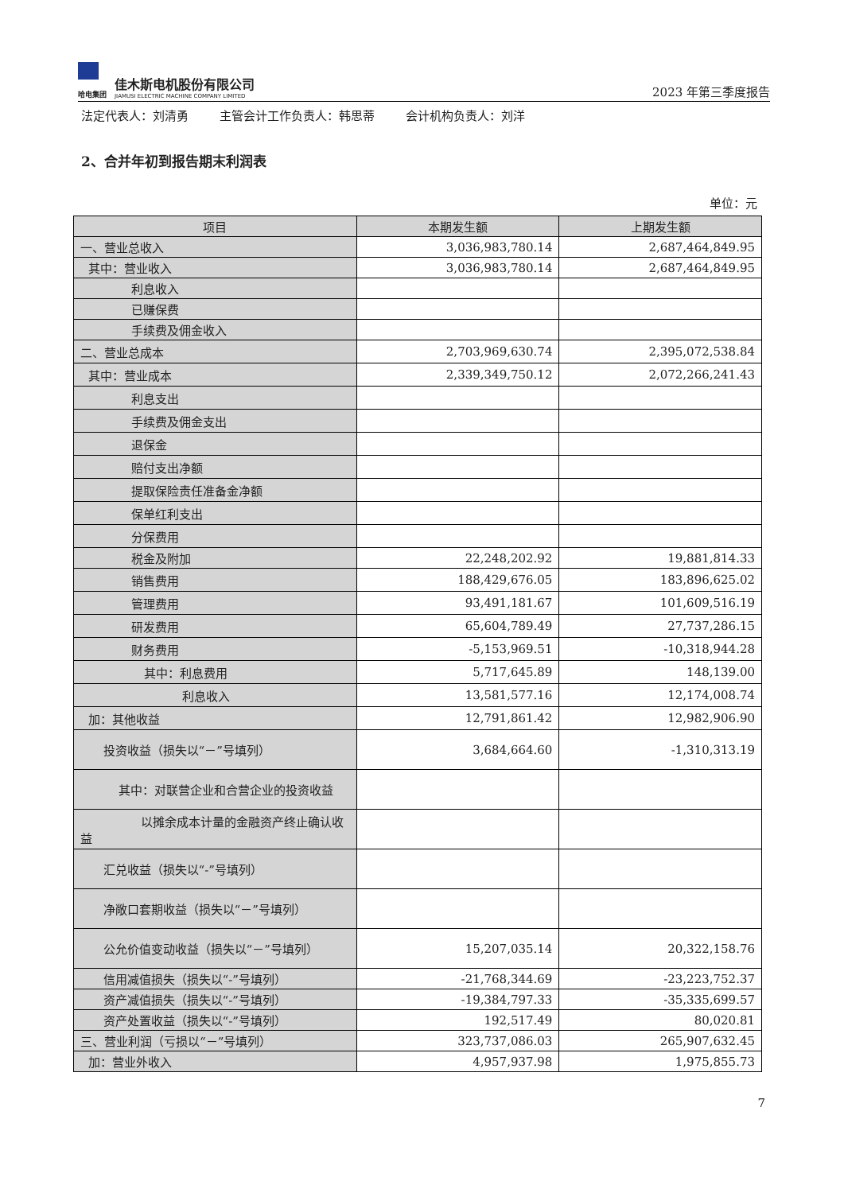哈电集团
佳木斯电机股份有限公司
JIAMUSI ELECTRIC MACHINE COMPANY LIMITED
2023 年第三季度报告
法定代表人：刘清勇 主管会计工作负责人：韩思蒂 会计机构负责人：刘洋
2、合并年初到报告期末利润表
单位：元
| 项目 | 本期发生额 | 上期发生额 |
| --- | --- | --- |
| 一、营业总收入 | 3,036,983,780.14 | 2,687,464,849.95 |
| 其中：营业收入 | 3,036,983,780.14 | 2,687,464,849.95 |
| 利息收入 | | |
| 已赚保费 | | |
| 手续费及佣金收入 | | |
| 二、营业总成本 | 2,703,969,630.74 | 2,395,072,538.84 |
| 其中：营业成本 | 2,339,349,750.12 | 2,072,266,241.43 |
| 利息支出 | | |
| 手续费及佣金支出 | | |
| 退保金 | | |
| 赔付支出净额 | | |
| 提取保险责任准备金净额 | | |
| 保单红利支出 | | |
| 分保费用 | | |
| 税金及附加 | 22,248,202.92 | 19,881,814.33 |
| 销售费用 | 188,429,676.05 | 183,896,625.02 |
| 管理费用 | 93,491,181.67 | 101,609,516.19 |
| 研发费用 | 65,604,789.49 | 27,737,286.15 |
| 财务费用 | -5,153,969.51 | -10,318,944.28 |
| 其中：利息费用 | 5,717,645.89 | 148,139.00 |
| 利息收入 | 13,581,577.16 | 12,174,008.74 |
| 加：其他收益 | 12,791,861.42 | 12,982,906.90 |
| 投资收益（损失以“－”号填列） | 3,684,664.60 | -1,310,313.19 |
| 其中：对联营企业和合营企业的投资收益 | | |
| 以摊余成本计量的金融资产终止确认收益 | | |
| 汇兑收益（损失以“-”号填列） | | |
| 净敞口套期收益（损失以“－”号填列） | | |
| 公允价值变动收益（损失以“－”号填列） | 15,207,035.14 | 20,322,158.76 |
| 信用减值损失（损失以“-”号填列） | -21,768,344.69 | -23,223,752.37 |
| 资产减值损失（损失以“-”号填列） | -19,384,797.33 | -35,335,699.57 |
| 资产处置收益（损失以“-”号填列） | 192,517.49 | 80,020.81 |
| 三、营业利润（亏损以“－”号填列） | 323,737,086.03 | 265,907,632.45 |
| 加：营业外收入 | 4,957,937.98 | 1,975,855.73 |
7